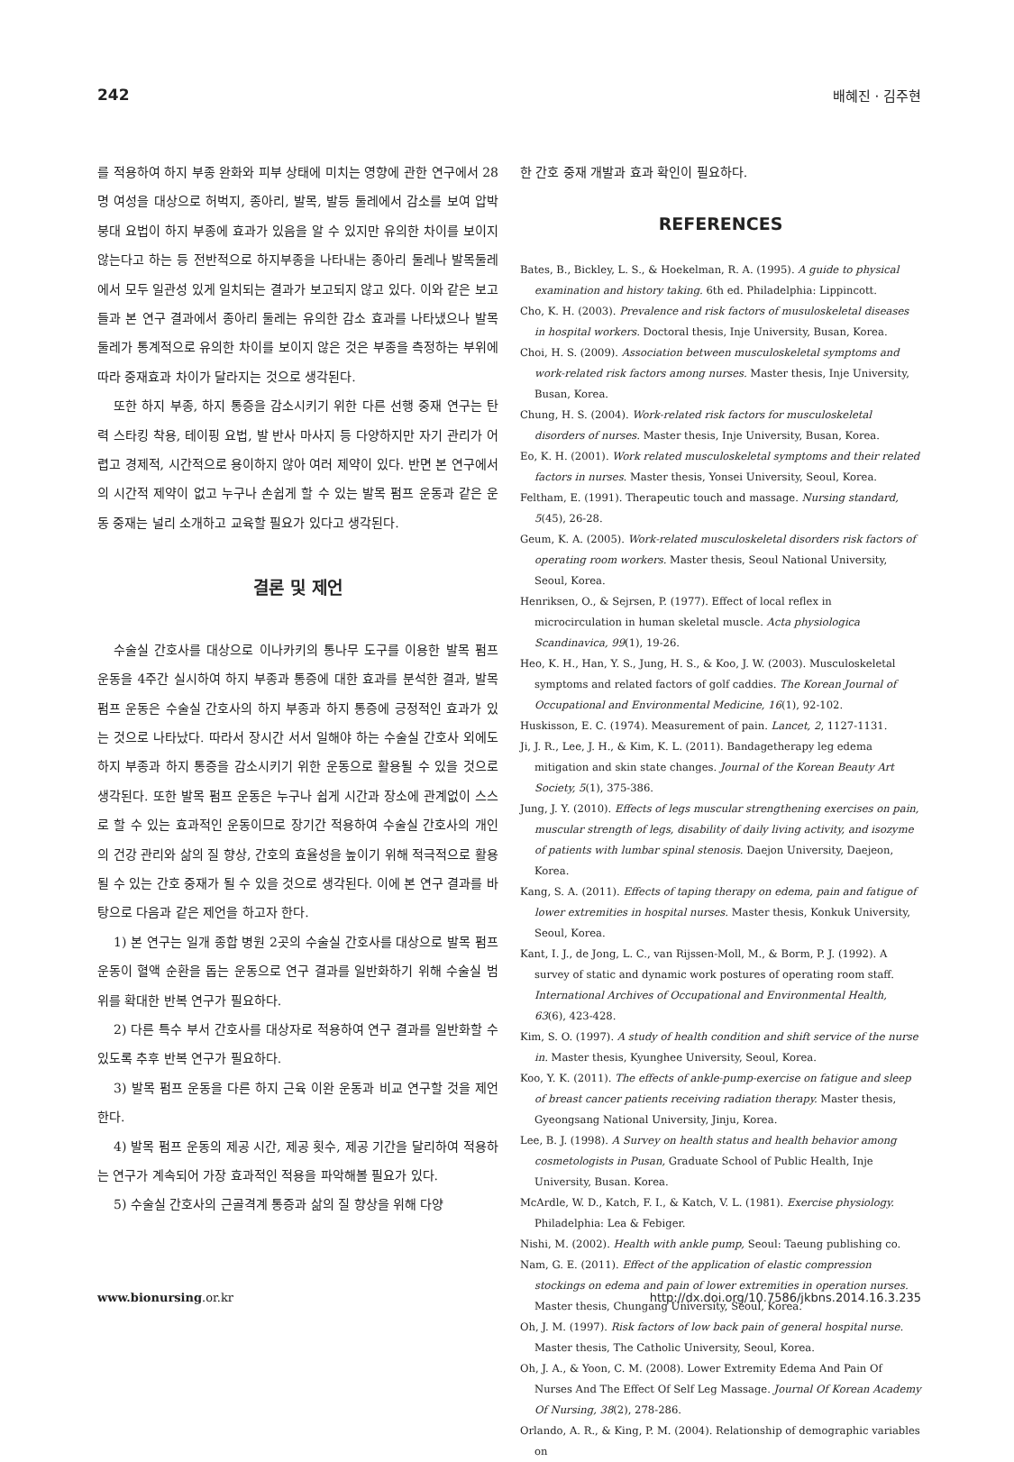242 배혜진 · 김주현
를 적용하여 하지 부종 완화와 피부 상태에 미치는 영향에 관한 연구에서 28명 여성을 대상으로 허벅지, 종아리, 발목, 발등 둘레에서 감소를 보여 압박 붕대 요법이 하지 부종에 효과가 있음을 알 수 있지만 유의한 차이를 보이지 않는다고 하는 등 전반적으로 하지부종을 나타내는 종아리 둘레나 발목둘레에서 모두 일관성 있게 일치되는 결과가 보고되지 않고 있다. 이와 같은 보고들과 본 연구 결과에서 종아리 둘레는 유의한 감소 효과를 나타냈으나 발목둘레가 통계적으로 유의한 차이를 보이지 않은 것은 부종을 측정하는 부위에 따라 중재효과 차이가 달라지는 것으로 생각된다.
또한 하지 부종, 하지 통증을 감소시키기 위한 다른 선행 중재 연구는 탄력 스타킹 착용, 테이핑 요법, 발 반사 마사지 등 다양하지만 자기 관리가 어렵고 경제적, 시간적으로 용이하지 않아 여러 제약이 있다. 반면 본 연구에서의 시간적 제약이 없고 누구나 손쉽게 할 수 있는 발목 펌프 운동과 같은 운동 중재는 널리 소개하고 교육할 필요가 있다고 생각된다.
결론 및 제언
수술실 간호사를 대상으로 이나카키의 통나무 도구를 이용한 발목 펌프 운동을 4주간 실시하여 하지 부종과 통증에 대한 효과를 분석한 결과, 발목 펌프 운동은 수술실 간호사의 하지 부종과 하지 통증에 긍정적인 효과가 있는 것으로 나타났다. 따라서 장시간 서서 일해야 하는 수술실 간호사 외에도 하지 부종과 하지 통증을 감소시키기 위한 운동으로 활용될 수 있을 것으로 생각된다. 또한 발목 펌프 운동은 누구나 쉽게 시간과 장소에 관계없이 스스로 할 수 있는 효과적인 운동이므로 장기간 적용하여 수술실 간호사의 개인의 건강 관리와 삶의 질 향상, 간호의 효율성을 높이기 위해 적극적으로 활용될 수 있는 간호 중재가 될 수 있을 것으로 생각된다. 이에 본 연구 결과를 바탕으로 다음과 같은 제언을 하고자 한다.
1) 본 연구는 일개 종합 병원 2곳의 수술실 간호사를 대상으로 발목 펌프 운동이 혈액 순환을 돕는 운동으로 연구 결과를 일반화하기 위해 수술실 범위를 확대한 반복 연구가 필요하다.
2) 다른 특수 부서 간호사를 대상자로 적용하여 연구 결과를 일반화할 수 있도록 추후 반복 연구가 필요하다.
3) 발목 펌프 운동을 다른 하지 근육 이완 운동과 비교 연구할 것을 제언한다.
4) 발목 펌프 운동의 제공 시간, 제공 횟수, 제공 기간을 달리하여 적용하는 연구가 계속되어 가장 효과적인 적용을 파악해볼 필요가 있다.
5) 수술실 간호사의 근골격계 통증과 삶의 질 향상을 위해 다양
한 간호 중재 개발과 효과 확인이 필요하다.
REFERENCES
Bates, B., Bickley, L. S., & Hoekelman, R. A. (1995). A guide to physical examination and history taking. 6th ed. Philadelphia: Lippincott.
Cho, K. H. (2003). Prevalence and risk factors of musuloskeletal diseases in hospital workers. Doctoral thesis, Inje University, Busan, Korea.
Choi, H. S. (2009). Association between musculoskeletal symptoms and work-related risk factors among nurses. Master thesis, Inje University, Busan, Korea.
Chung, H. S. (2004). Work-related risk factors for musculoskeletal disorders of nurses. Master thesis, Inje University, Busan, Korea.
Eo, K. H. (2001). Work related musculoskeletal symptoms and their related factors in nurses. Master thesis, Yonsei University, Seoul, Korea.
Feltham, E. (1991). Therapeutic touch and massage. Nursing standard, 5(45), 26-28.
Geum, K. A. (2005). Work-related musculoskeletal disorders risk factors of operating room workers. Master thesis, Seoul National University, Seoul, Korea.
Henriksen, O., & Sejrsen, P. (1977). Effect of local reflex in microcirculation in human skeletal muscle. Acta physiologica Scandinavica, 99(1), 19-26.
Heo, K. H., Han, Y. S., Jung, H. S., & Koo, J. W. (2003). Musculoskeletal symptoms and related factors of golf caddies. The Korean Journal of Occupational and Environmental Medicine, 16(1), 92-102.
Huskisson, E. C. (1974). Measurement of pain. Lancet, 2, 1127-1131.
Ji, J. R., Lee, J. H., & Kim, K. L. (2011). Bandagetherapy leg edema mitigation and skin state changes. Journal of the Korean Beauty Art Society, 5(1), 375-386.
Jung, J. Y. (2010). Effects of legs muscular strengthening exercises on pain, muscular strength of legs, disability of daily living activity, and isozyme of patients with lumbar spinal stenosis. Daejon University, Daejeon, Korea.
Kang, S. A. (2011). Effects of taping therapy on edema, pain and fatigue of lower extremities in hospital nurses. Master thesis, Konkuk University, Seoul, Korea.
Kant, I. J., de Jong, L. C., van Rijssen-Moll, M., & Borm, P. J. (1992). A survey of static and dynamic work postures of operating room staff. International Archives of Occupational and Environmental Health, 63(6), 423-428.
Kim, S. O. (1997). A study of health condition and shift service of the nurse in. Master thesis, Kyunghee University, Seoul, Korea.
Koo, Y. K. (2011). The effects of ankle-pump-exercise on fatigue and sleep of breast cancer patients receiving radiation therapy. Master thesis, Gyeongsang National University, Jinju, Korea.
Lee, B. J. (1998). A Survey on health status and health behavior among cosmetologists in Pusan, Graduate School of Public Health, Inje University, Busan. Korea.
McArdle, W. D., Katch, F. I., & Katch, V. L. (1981). Exercise physiology. Philadelphia: Lea & Febiger.
Nishi, M. (2002). Health with ankle pump, Seoul: Taeung publishing co.
Nam, G. E. (2011). Effect of the application of elastic compression stockings on edema and pain of lower extremities in operation nurses. Master thesis, Chungang University, Seoul, Korea.
Oh, J. M. (1997). Risk factors of low back pain of general hospital nurse. Master thesis, The Catholic University, Seoul, Korea.
Oh, J. A., & Yoon, C. M. (2008). Lower Extremity Edema And Pain Of Nurses And The Effect Of Self Leg Massage. Journal Of Korean Academy Of Nursing, 38(2), 278-286.
Orlando, A. R., & King, P. M. (2004). Relationship of demographic variables on
www.bionursing.or.kr http://dx.doi.org/10.7586/jkbns.2014.16.3.235